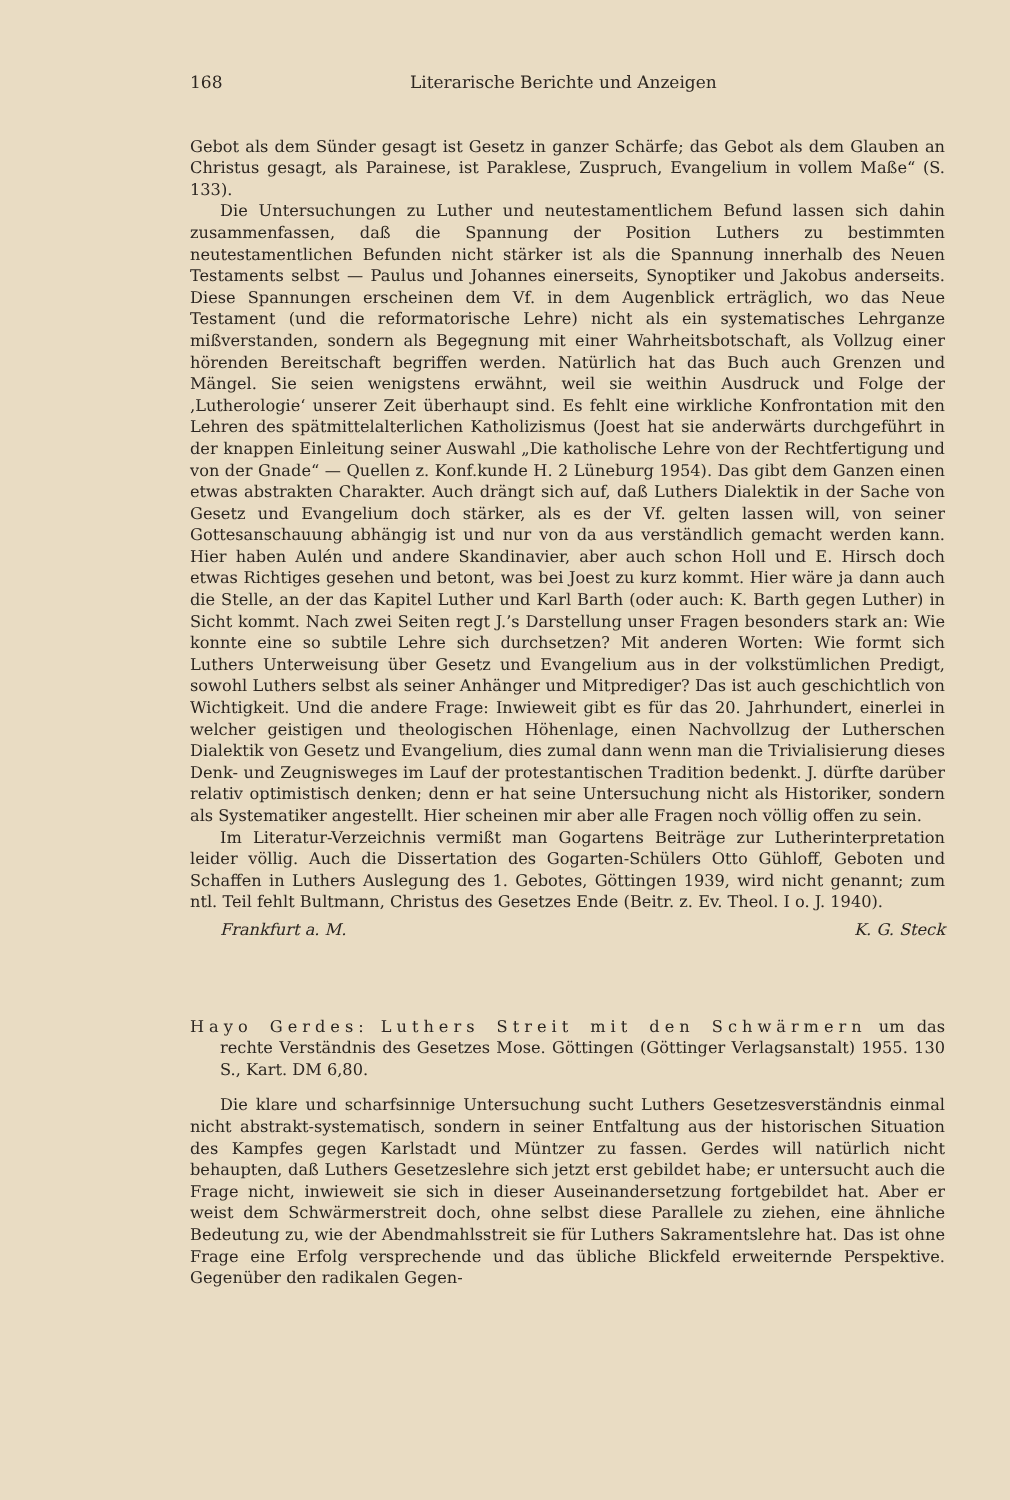168 Literarische Berichte und Anzeigen
Gebot als dem Sünder gesagt ist Gesetz in ganzer Schärfe; das Gebot als dem Glauben an Christus gesagt, als Parainese, ist Paraklese, Zuspruch, Evangelium in vollem Maße“ (S. 133).
Die Untersuchungen zu Luther und neutestamentlichem Befund lassen sich dahin zusammenfassen, daß die Spannung der Position Luthers zu bestimmten neutestamentlichen Befunden nicht stärker ist als die Spannung innerhalb des Neuen Testaments selbst — Paulus und Johannes einerseits, Synoptiker und Jakobus anderseits. Diese Spannungen erscheinen dem Vf. in dem Augenblick erträglich, wo das Neue Testament (und die reformatorische Lehre) nicht als ein systematisches Lehrganze mißverstanden, sondern als Begegnung mit einer Wahrheitsbotschaft, als Vollzug einer hörenden Bereitschaft begriffen werden. Natürlich hat das Buch auch Grenzen und Mängel. Sie seien wenigstens erwähnt, weil sie weithin Ausdruck und Folge der ‚Lutherologie‘ unserer Zeit überhaupt sind. Es fehlt eine wirkliche Konfrontation mit den Lehren des spätmittelalterlichen Katholizismus (Joest hat sie anderwärts durchgeführt in der knappen Einleitung seiner Auswahl „Die katholische Lehre von der Rechtfertigung und von der Gnade“ — Quellen z. Konf.kunde H. 2 Lüneburg 1954). Das gibt dem Ganzen einen etwas abstrakten Charakter. Auch drängt sich auf, daß Luthers Dialektik in der Sache von Gesetz und Evangelium doch stärker, als es der Vf. gelten lassen will, von seiner Gottesanschauung abhängig ist und nur von da aus verständlich gemacht werden kann. Hier haben Aulén und andere Skandinavier, aber auch schon Holl und E. Hirsch doch etwas Richtiges gesehen und betont, was bei Joest zu kurz kommt. Hier wäre ja dann auch die Stelle, an der das Kapitel Luther und Karl Barth (oder auch: K. Barth gegen Luther) in Sicht kommt. Nach zwei Seiten regt J.’s Darstellung unser Fragen besonders stark an: Wie konnte eine so subtile Lehre sich durchsetzen? Mit anderen Worten: Wie formt sich Luthers Unterweisung über Gesetz und Evangelium aus in der volkstümlichen Predigt, sowohl Luthers selbst als seiner Anhänger und Mitprediger? Das ist auch geschichtlich von Wichtigkeit. Und die andere Frage: Inwieweit gibt es für das 20. Jahrhundert, einerlei in welcher geistigen und theologischen Höhenlage, einen Nachvollzug der Lutherschen Dialektik von Gesetz und Evangelium, dies zumal dann wenn man die Trivialisierung dieses Denk- und Zeugnisweges im Lauf der protestantischen Tradition bedenkt. J. dürfte darüber relativ optimistisch denken; denn er hat seine Untersuchung nicht als Historiker, sondern als Systematiker angestellt. Hier scheinen mir aber alle Fragen noch völlig offen zu sein.
Im Literatur-Verzeichnis vermißt man Gogartens Beiträge zur Lutherinterpretation leider völlig. Auch die Dissertation des Gogarten-Schülers Otto Gühloff, Geboten und Schaffen in Luthers Auslegung des 1. Gebotes, Göttingen 1939, wird nicht genannt; zum ntl. Teil fehlt Bultmann, Christus des Gesetzes Ende (Beitr. z. Ev. Theol. I o. J. 1940).
Frankfurt a. M. K. G. Steck
Hayo Gerdes: Luthers Streit mit den Schwärmern um das rechte Verständnis des Gesetzes Mose. Göttingen (Göttinger Verlagsanstalt) 1955. 130 S., Kart. DM 6,80.
Die klare und scharfsinnige Untersuchung sucht Luthers Gesetzesverständnis einmal nicht abstrakt-systematisch, sondern in seiner Entfaltung aus der historischen Situation des Kampfes gegen Karlstadt und Müntzer zu fassen. Gerdes will natürlich nicht behaupten, daß Luthers Gesetzeslehre sich jetzt erst gebildet habe; er untersucht auch die Frage nicht, inwieweit sie sich in dieser Auseinandersetzung fortgebildet hat. Aber er weist dem Schwärmerstreit doch, ohne selbst diese Parallele zu ziehen, eine ähnliche Bedeutung zu, wie der Abendmahlsstreit sie für Luthers Sakramentslehre hat. Das ist ohne Frage eine Erfolg versprechende und das übliche Blickfeld erweiternde Perspektive. Gegenüber den radikalen Gegen-